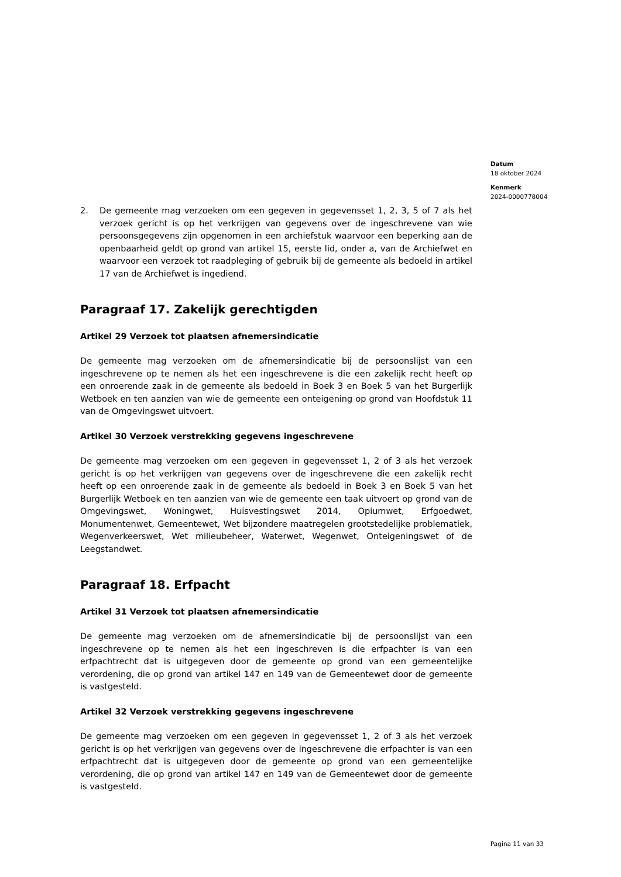Datum
18 oktober 2024
Kenmerk
2024-0000778004
2. De gemeente mag verzoeken om een gegeven in gegevensset 1, 2, 3, 5 of 7 als het verzoek gericht is op het verkrijgen van gegevens over de ingeschrevene van wie persoonsgegevens zijn opgenomen in een archiefstuk waarvoor een beperking aan de openbaarheid geldt op grond van artikel 15, eerste lid, onder a, van de Archiefwet en waarvoor een verzoek tot raadpleging of gebruik bij de gemeente als bedoeld in artikel 17 van de Archiefwet is ingediend.
Paragraaf 17. Zakelijk gerechtigden
Artikel 29 Verzoek tot plaatsen afnemersindicatie
De gemeente mag verzoeken om de afnemersindicatie bij de persoonslijst van een ingeschrevene op te nemen als het een ingeschrevene is die een zakelijk recht heeft op een onroerende zaak in de gemeente als bedoeld in Boek 3 en Boek 5 van het Burgerlijk Wetboek en ten aanzien van wie de gemeente een onteigening op grond van Hoofdstuk 11 van de Omgevingswet uitvoert.
Artikel 30 Verzoek verstrekking gegevens ingeschrevene
De gemeente mag verzoeken om een gegeven in gegevensset 1, 2 of 3 als het verzoek gericht is op het verkrijgen van gegevens over de ingeschrevene die een zakelijk recht heeft op een onroerende zaak in de gemeente als bedoeld in Boek 3 en Boek 5 van het Burgerlijk Wetboek en ten aanzien van wie de gemeente een taak uitvoert op grond van de Omgevingswet, Woningwet, Huisvestingswet 2014, Opiumwet, Erfgoedwet, Monumentenwet, Gemeentewet, Wet bijzondere maatregelen grootstedelijke problematiek, Wegenverkeerswet, Wet milieubeheer, Waterwet, Wegenwet, Onteigeningswet of de Leegstandwet.
Paragraaf 18. Erfpacht
Artikel 31 Verzoek tot plaatsen afnemersindicatie
De gemeente mag verzoeken om de afnemersindicatie bij de persoonslijst van een ingeschrevene op te nemen als het een ingeschreven is die erfpachter is van een erfpachtrecht dat is uitgegeven door de gemeente op grond van een gemeentelijke verordening, die op grond van artikel 147 en 149 van de Gemeentewet door de gemeente is vastgesteld.
Artikel 32 Verzoek verstrekking gegevens ingeschrevene
De gemeente mag verzoeken om een gegeven in gegevensset 1, 2 of 3 als het verzoek gericht is op het verkrijgen van gegevens over de ingeschrevene die erfpachter is van een erfpachtrecht dat is uitgegeven door de gemeente op grond van een gemeentelijke verordening, die op grond van artikel 147 en 149 van de Gemeentewet door de gemeente is vastgesteld.
Pagina 11 van 33